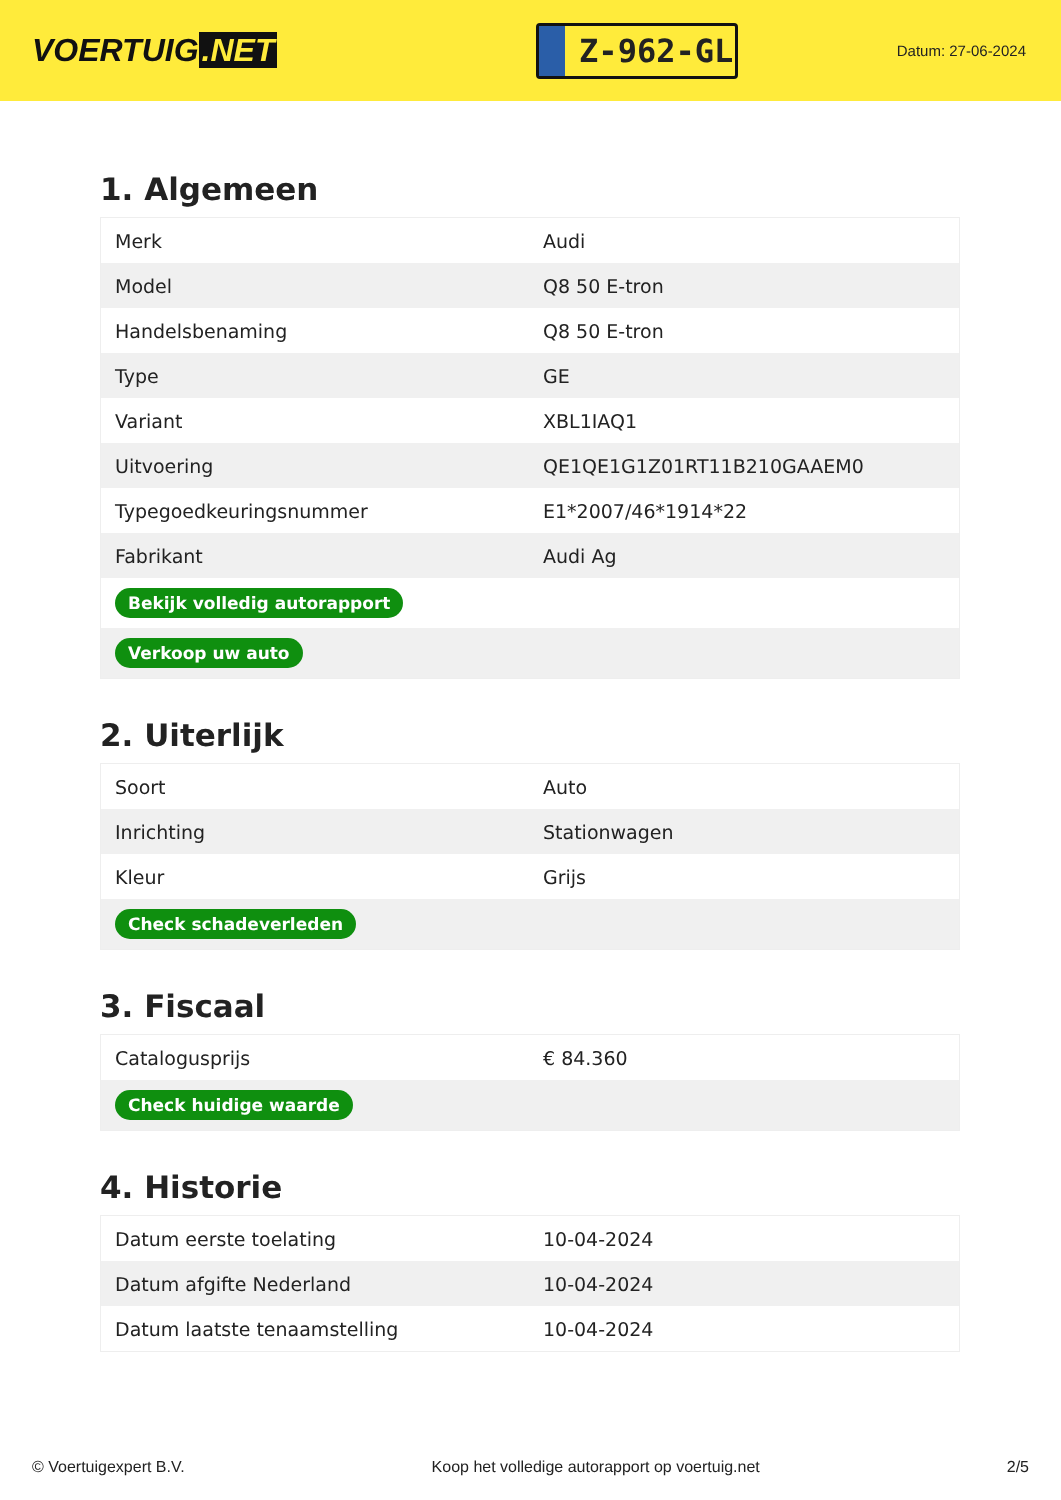VOERTUIG.NET
Z-962-GL
Datum: 27-06-2024
1. Algemeen
| Merk | Audi |
| Model | Q8 50 E-tron |
| Handelsbenaming | Q8 50 E-tron |
| Type | GE |
| Variant | XBL1IAQ1 |
| Uitvoering | QE1QE1G1Z01RT11B210GAAEM0 |
| Typegoedkeuringsnummer | E1*2007/46*1914*22 |
| Fabrikant | Audi Ag |
| Bekijk volledig autorapport | |
| Verkoop uw auto | |
2. Uiterlijk
| Soort | Auto |
| Inrichting | Stationwagen |
| Kleur | Grijs |
| Check schadeverleden | |
3. Fiscaal
| Catalogusprijs | € 84.360 |
| Check huidige waarde | |
4. Historie
| Datum eerste toelating | 10-04-2024 |
| Datum afgifte Nederland | 10-04-2024 |
| Datum laatste tenaamstelling | 10-04-2024 |
© Voertuigexpert B.V. Koop het volledige autorapport op voertuig.net 2/5